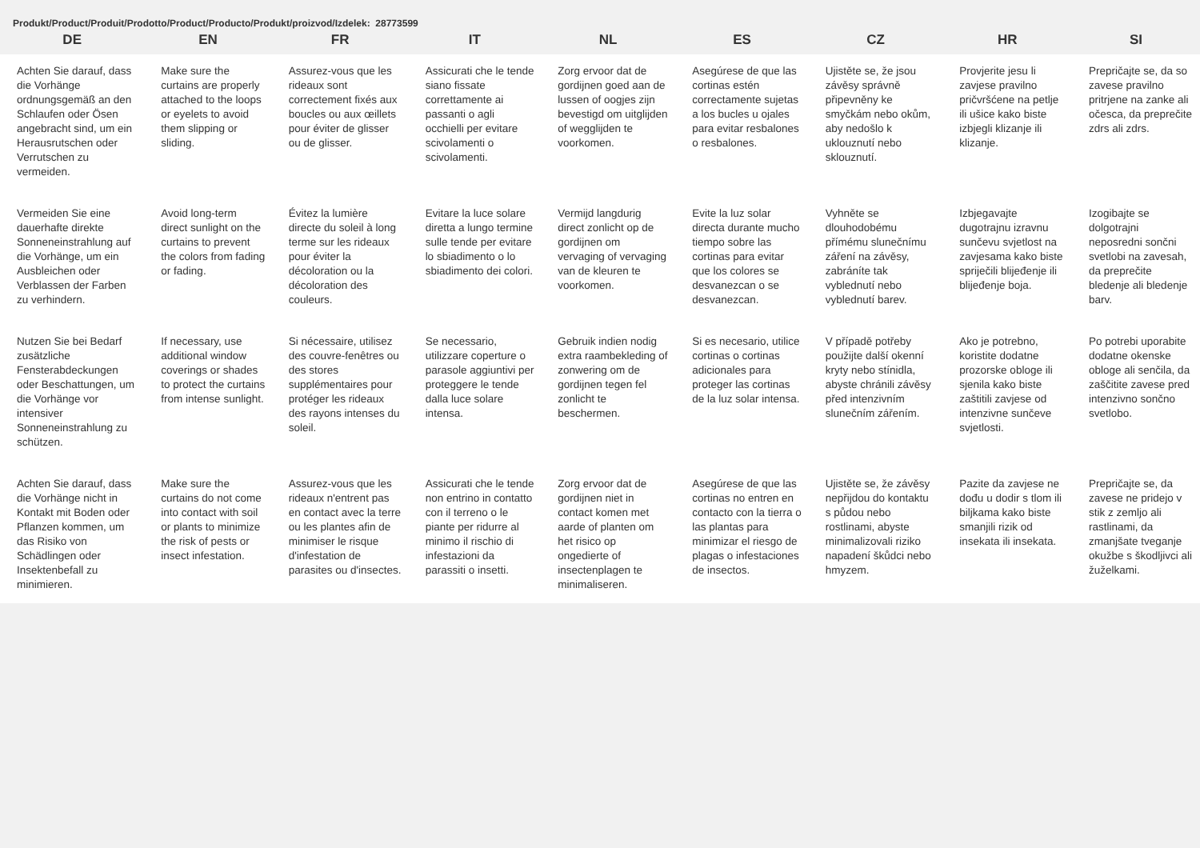Produkt/Product/Produit/Prodotto/Product/Producto/Produkt/proizvod/Izdelek: 28773599
| DE | EN | FR | IT | NL | ES | CZ | HR | SI |
| --- | --- | --- | --- | --- | --- | --- | --- | --- |
| Achten Sie darauf, dass die Vorhänge ordnungsgemäß an den Schlaufen oder Ösen angebracht sind, um ein Herausrutschen oder Verrutschen zu vermeiden. | Make sure the curtains are properly attached to the loops or eyelets to avoid them slipping or sliding. | Assurez-vous que les rideaux sont correctement fixés aux boucles ou aux œillets pour éviter de glisser ou de glisser. | Assicurati che le tende siano fissate correttamente ai passanti o agli occhielli per evitare scivolamenti o scivolamenti. | Zorg ervoor dat de gordijnen goed aan de lussen of oogjes zijn bevestigd om uitglijden of wegglijden te voorkomen. | Asegúrese de que las cortinas estén correctamente sujetas a los bucles u ojales para evitar resbalones o resbalones. | Ujistěte se, že jsou závěsy správně připevněny ke smyčkám nebo okům, aby nedošlo k uklouznutí nebo sklouznutí. | Provjerite jesu li zavjese pravilno pričvršćene na petlje ili ušice kako biste izbjegli klizanje ili klizanje. | Prepričajte se, da so zavese pravilno pritrjene na zanke ali očesca, da preprečite zdrs ali zdrs. |
| Vermeiden Sie eine dauerhafte direkte Sonneneinstrahlung auf die Vorhänge, um ein Ausbleichen oder Verblassen der Farben zu verhindern. | Avoid long-term direct sunlight on the curtains to prevent the colors from fading or fading. | Évitez la lumière directe du soleil à long terme sur les rideaux pour éviter la décoloration ou la décoloration des couleurs. | Evitare la luce solare diretta a lungo termine sulle tende per evitare lo sbiadimento o lo sbiadimento dei colori. | Vermijd langdurig direct zonlicht op de gordijnen om vervaging of vervaging van de kleuren te voorkomen. | Evite la luz solar directa durante mucho tiempo sobre las cortinas para evitar que los colores se desvanezcan o se desvanezcan. | Vyhněte se dlouhodobému přímému slunečnímu záření na závěsy, zabráníte tak vyblednutí nebo vyblednutí barev. | Izbjegavajte dugotrajnu izravnu sunčevu svjetlost na zavjesama kako biste spriječili blijeđenje ili blijeđenje boja. | Izogibajte se dolgotrajni neposredni sončni svetlobi na zavesah, da preprečite bledenje ali bledenje barv. |
| Nutzen Sie bei Bedarf zusätzliche Fensterabdeckungen oder Beschattungen, um die Vorhänge vor intensiver Sonneneinstrahlung zu schützen. | If necessary, use additional window coverings or shades to protect the curtains from intense sunlight. | Si nécessaire, utilisez des couvre-fenêtres ou des stores supplémentaires pour protéger les rideaux des rayons intenses du soleil. | Se necessario, utilizzare coperture o parasole aggiuntivi per proteggere le tende dalla luce solare intensa. | Gebruik indien nodig extra raambekleding of zonwering om de gordijnen tegen fel zonlicht te beschermen. | Si es necesario, utilice cortinas o cortinas adicionales para proteger las cortinas de la luz solar intensa. | V případě potřeby použijte další okenní kryty nebo stínidla, abyste chránili závěsy před intenzivním slunečním zářením. | Ako je potrebno, koristite dodatne prozorske obloge ili sjenila kako biste zaštitili zavjese od intenzivne sunčeve svjetlosti. | Po potrebi uporabite dodatne okenske obloge ali senčila, da zaščitite zavese pred intenzivno sončno svetlobo. |
| Achten Sie darauf, dass die Vorhänge nicht in Kontakt mit Boden oder Pflanzen kommen, um das Risiko von Schädlingen oder Insektenbefall zu minimieren. | Make sure the curtains do not come into contact with soil or plants to minimize the risk of pests or insect infestation. | Assurez-vous que les rideaux n'entrent pas en contact avec la terre ou les plantes afin de minimiser le risque d'infestation de parasites ou d'insectes. | Assicurati che le tende non entrino in contatto con il terreno o le piante per ridurre al minimo il rischio di infestazioni da parassiti o insetti. | Zorg ervoor dat de gordijnen niet in contact komen met aarde of planten om het risico op ongedierte of insectenplagen te minimaliseren. | Asegúrese de que las cortinas no entren en contacto con la tierra o las plantas para minimizar el riesgo de plagas o infestaciones de insectos. | Ujistěte se, že závěsy nepřijdou do kontaktu s půdou nebo rostlinami, abyste minimalizovali riziko napadení škůdci nebo hmyzem. | Pazite da zavjese ne dođu u dodir s tlom ili biljkama kako biste smanjili rizik od insekata ili insekata. | Prepričajte se, da zavese ne pridejo v stik z zemljo ali rastlinami, da zmanjšate tveganje okužbe s škodljivci ali žuželkami. |